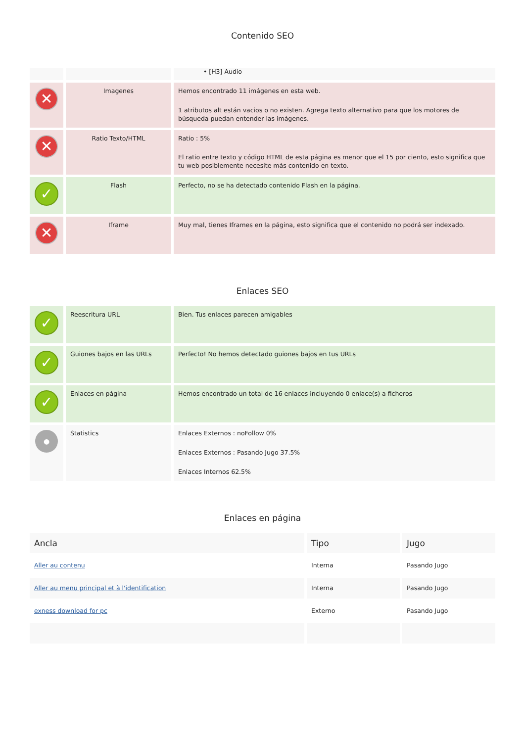Contenido SEO
| | | • [H3] Audio |
| ✕ | Imagenes | Hemos encontrado 11 imágenes en esta web. 1 atributos alt están vacios o no existen. Agrega texto alternativo para que los motores de búsqueda puedan entender las imágenes. |
| ✕ | Ratio Texto/HTML | Ratio : 5% El ratio entre texto y código HTML de esta página es menor que el 15 por ciento, esto significa que tu web posiblemente necesite más contenido en texto. |
| ✓ | Flash | Perfecto, no se ha detectado contenido Flash en la página. |
| ✕ | Iframe | Muy mal, tienes Iframes en la página, esto significa que el contenido no podrá ser indexado. |
Enlaces SEO
| ✓ | Reescritura URL | Bien. Tus enlaces parecen amigables |
| ✓ | Guiones bajos en las URLs | Perfecto! No hemos detectado guiones bajos en tus URLs |
| ✓ | Enlaces en página | Hemos encontrado un total de 16 enlaces incluyendo 0 enlace(s) a ficheros |
| ● | Statistics | Enlaces Externos : noFollow 0% Enlaces Externos : Pasando Jugo 37.5% Enlaces Internos 62.5% |
Enlaces en página
| Ancla | Tipo | Jugo |
| --- | --- | --- |
| Aller au contenu | Interna | Pasando Jugo |
| Aller au menu principal et à l'identification | Interna | Pasando Jugo |
| exness download for pc | Externo | Pasando Jugo |